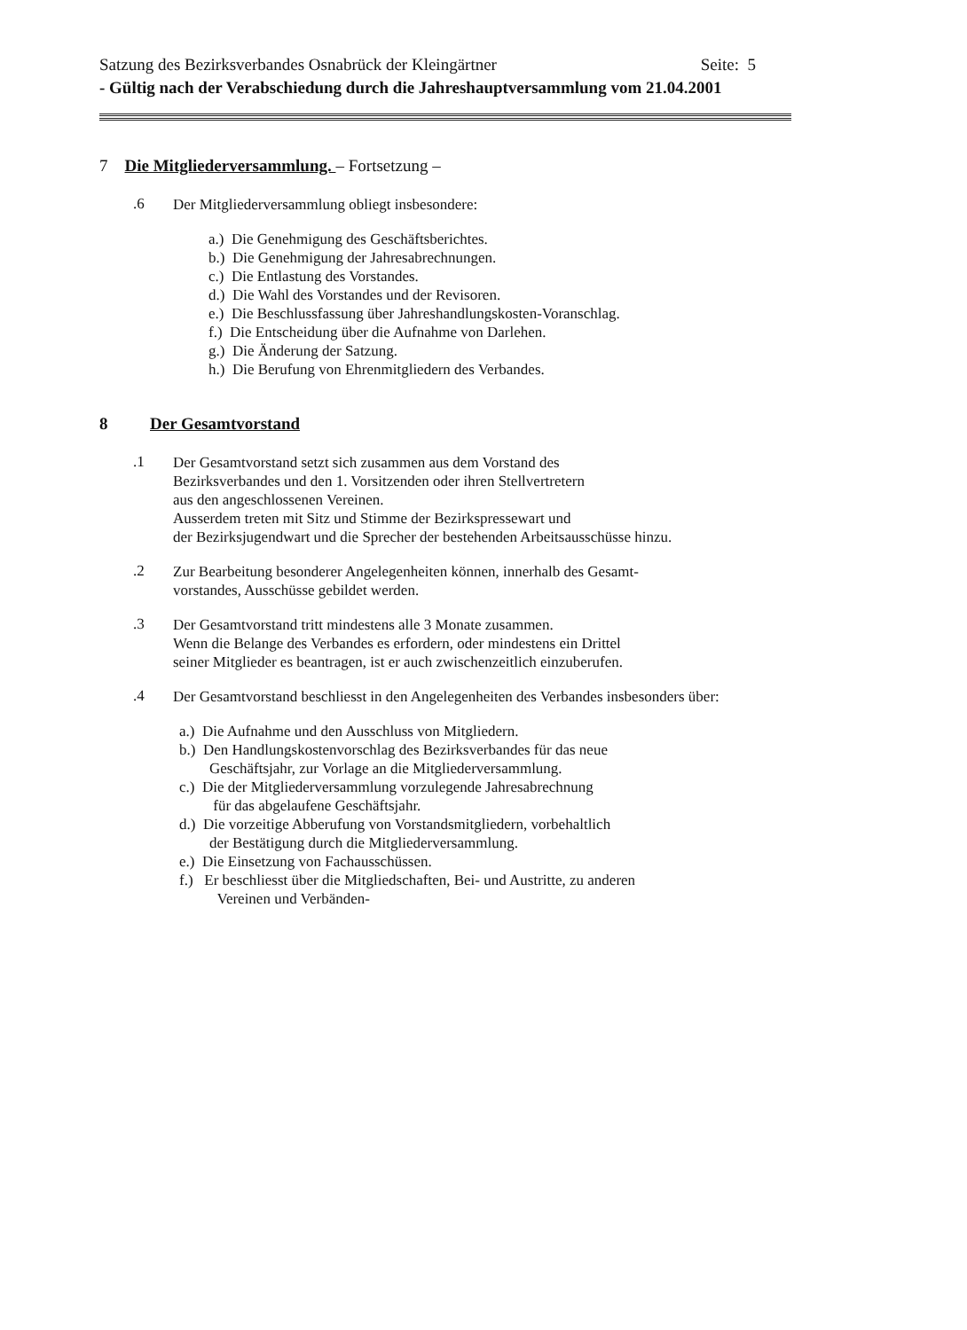Satzung des Bezirksverbandes Osnabrück der Kleingärtner Seite: 5
- Gültig nach der Verabschiedung durch die Jahreshauptversammlung vom 21.04.2001
7 Die Mitgliederversammlung. – Fortsetzung –
.6
Der Mitgliederversammlung obliegt insbesondere:
a.) Die Genehmigung des Geschäftsberichtes.
b.) Die Genehmigung der Jahresabrechnungen.
c.) Die Entlastung des Vorstandes.
d.) Die Wahl des Vorstandes und der Revisoren.
e.) Die Beschlussfassung über Jahreshandlungskosten-Voranschlag.
f.) Die Entscheidung über die Aufnahme von Darlehen.
g.) Die Änderung der Satzung.
h.) Die Berufung von Ehrenmitgliedern des Verbandes.
8 Der Gesamtvorstand
.1
Der Gesamtvorstand setzt sich zusammen aus dem Vorstand des
Bezirksverbandes und den 1. Vorsitzenden oder ihren Stellvertretern
aus den angeschlossenen Vereinen.
Ausserdem treten mit Sitz und Stimme der Bezirkspressewart und
der Bezirksjugendwart und die Sprecher der bestehenden Arbeitsausschüsse hinzu.
.2
Zur Bearbeitung besonderer Angelegenheiten können, innerhalb des Gesamt-
vorstandes, Ausschüsse gebildet werden.
.3
Der Gesamtvorstand tritt mindestens alle 3 Monate zusammen.
Wenn die Belange des Verbandes es erfordern, oder mindestens ein Drittel
seiner Mitglieder es beantragen, ist er auch zwischenzeitlich einzuberufen.
.4
Der Gesamtvorstand beschliesst in den Angelegenheiten des Verbandes insbesonders über:
a.) Die Aufnahme und den Ausschluss von Mitgliedern.
b.) Den Handlungskostenvorschlag des Bezirksverbandes für das neue
Geschäftsjahr, zur Vorlage an die Mitgliederversammlung.
c.) Die der Mitgliederversammlung vorzulegende Jahresabrechnung
für das abgelaufene Geschäftsjahr.
d.) Die vorzeitige Abberufung von Vorstandsmitgliedern, vorbehaltlich
der Bestätigung durch die Mitgliederversammlung.
e.) Die Einsetzung von Fachausschüssen.
f.) Er beschliesst über die Mitgliedschaften, Bei- und Austritte, zu anderen
Vereinen und Verbänden-